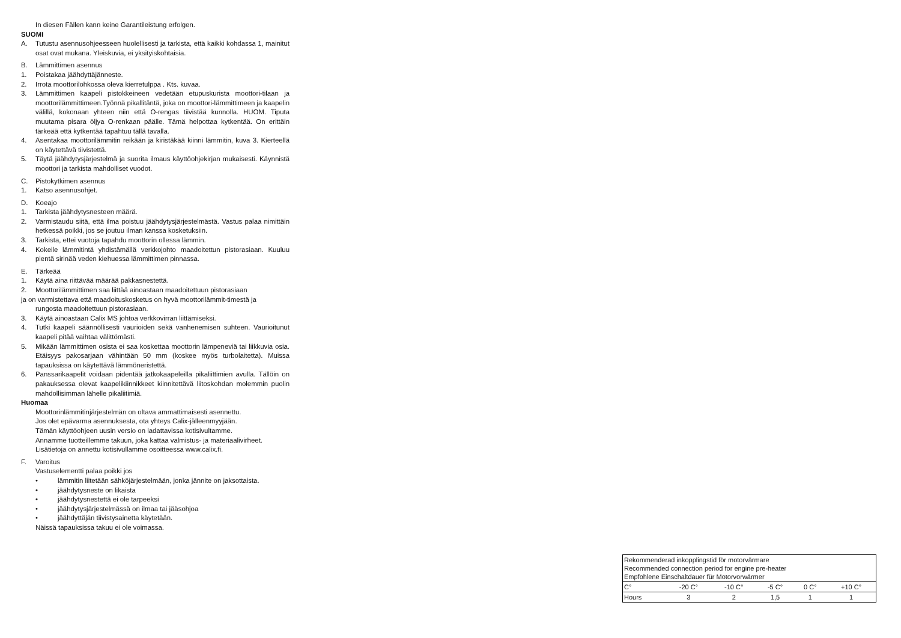In diesen Fällen kann keine Garantileistung erfolgen.
SUOMI
A. Tutustu asennusohjeesseen huolellisesti ja tarkista, että kaikki kohdassa 1, mainitut osat ovat mukana. Yleiskuvia, ei yksityiskohtaisia.
B. Lämmittimen asennus
1. Poistakaa jäähdyttäjänneste.
2. Irrota moottorilohkossa oleva kierretulppa . Kts. kuvaa.
3. Lämmittimen kaapeli pistokkeineen vedetään etupuskurista moottori-tilaan ja moottorilämmittimeen.Työnnä pikallitäntä, joka on moottori-lämmittimeen ja kaapelin välillä, kokonaan yhteen niin että O-rengas tiivistää kunnolla. HUOM. Tiputa muutama pisara öljya O-renkaan päälle. Tämä helpottaa kytkentää. On erittäin tärkeää että kytkentää tapahtuu tällä tavalla.
4. Asentakaa moottorilämmitin reikään ja kiristäkää kiinni lämmitin, kuva 3. Kierteellä on käytettävä tiivistettä.
5. Täytä jäähdytysjärjestelmä ja suorita ilmaus käyttöohjekirjan mukaisesti. Käynnistä moottori ja tarkista mahdolliset vuodot.
C. Pistokytkimen asennus
1. Katso asennusohjet.
D. Koeajo
1. Tarkista jäähdytysnesteen määrä.
2. Varmistaudu siitä, että ilma poistuu jäähdytysjärjestelmästä. Vastus palaa nimittäin hetkessä poikki, jos se joutuu ilman kanssa kosketuksiin.
3. Tarkista, ettei vuotoja tapahdu moottorin ollessa lämmin.
4. Kokeile lämmitintä yhdistämällä verkkojohto maadoitettun pistorasiaan. Kuuluu pientä sirinää veden kiehuessa lämmittimen pinnassa.
E. Tärkeää
1. Käytä aina riittävää määrää pakkasnestettä.
2. Moottorilämmittimen saa liittää ainoastaan maadoitettuun pistorasiaan
ja on varmistettava että maadoituskosketus on hyvä moottorilämmit-timestä ja
rungosta maadoitettuun pistorasiaan.
3. Käytä ainoastaan Calix MS johtoa verkkovirran liittämiseksi.
4. Tutki kaapeli säännöllisesti vaurioiden sekä vanhenemisen suhteen. Vaurioitunut kaapeli pitää vaihtaa välittömästi.
5. Mikään lämmittimen osista ei saa koskettaa moottorin lämpeneviä tai liikkuvia osia. Etäisyys pakosarjaan vähintään 50 mm (koskee myös turbolaitetta). Muissa tapauksissa on käytettävä lämmöneristettä.
6. Panssarikaapelit voidaan pidentää jatkokaapeleilla pikaliittimien avulla. Tällöin on pakauksessa olevat kaapelikiinnikkeet kiinnitettävä liitoskohdan molemmin puolin mahdollisimman lähelle pikaliitimiä.
Huomaa
Moottorinlämmitinjärjestelmän on oltava ammattimaisesti asennettu.
Jos olet epävarma asennuksesta, ota yhteys Calix-jälleenmyyjään.
Tämän käyttöohjeen uusin versio on ladattavissa kotisivultamme.
Annamme tuotteillemme takuun, joka kattaa valmistus- ja materiaalivirheet.
Lisätietoja on annettu kotisivullamme osoitteessa www.calix.fi.
F. Varoitus
Vastuselementti palaa poikki jos
• lämmitin liitetään sähköjärjestelmään, jonka jännite on jaksottaista.
• jäähdytysneste on likaista
• jäähdytysnestettä ei ole tarpeeksi
• jäähdytysjärjestelmässä on ilmaa tai jääsohjoa
• jäähdyttäjän tiivistysainetta käytetään.
Näissä tapauksissa takuu ei ole voimassa.
| Rekommenderad inkopplingstid för motorvärmare Recommended connection period for engine pre-heater Empfohlene Einschaltdauer für Motorvorwärmer | | | | | |
| C° | -20 C° | -10 C° | -5 C° | 0 C° | +10 C° |
| Hours | 3 | 2 | 1,5 | 1 | 1 |